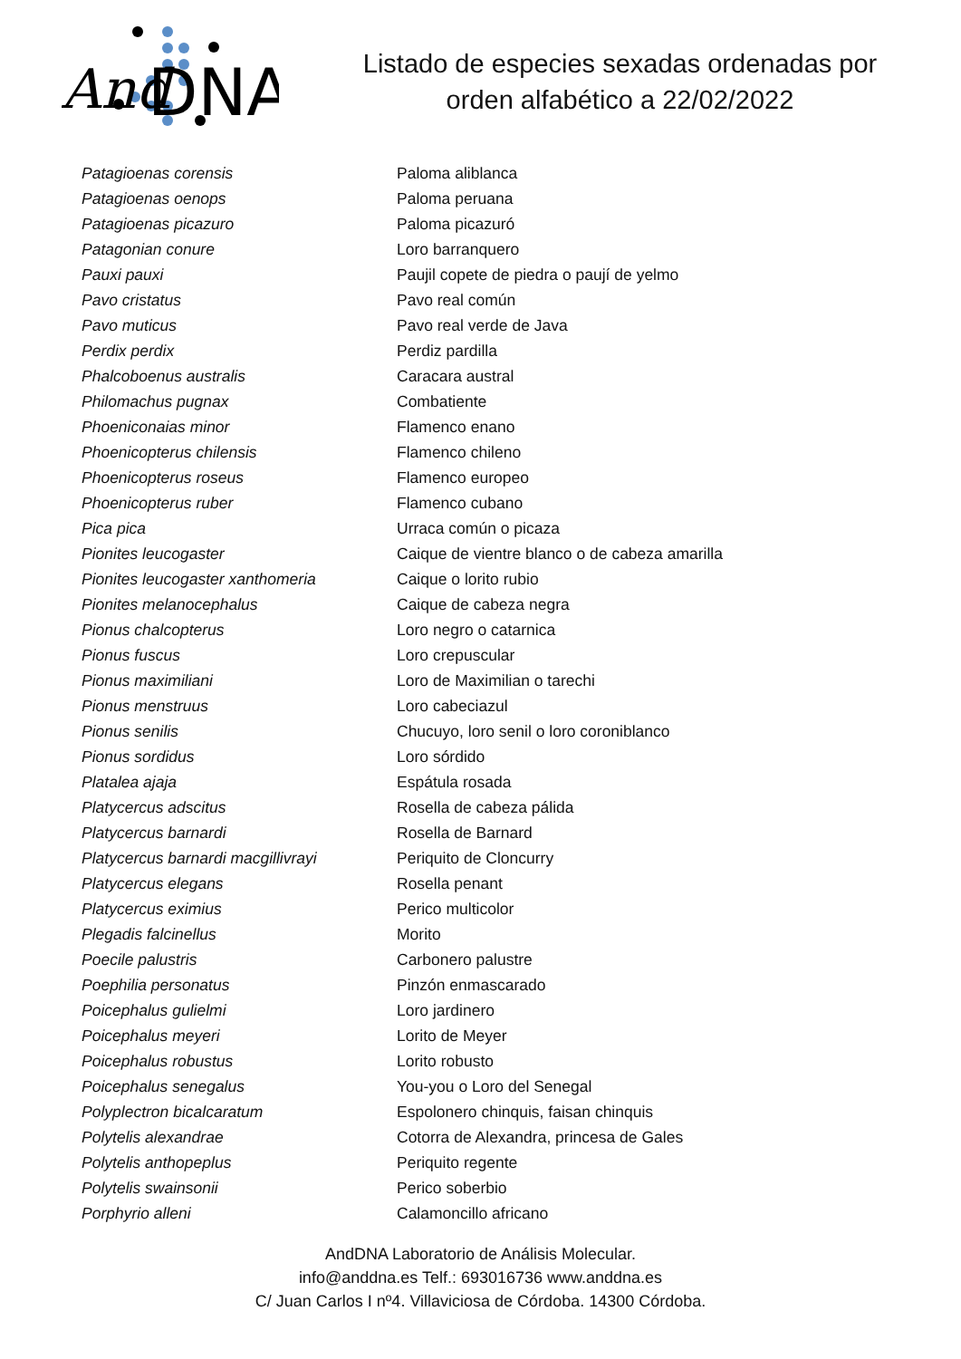And
DNA
Listado de especies sexadas ordenadas por
orden alfabético a 22/02/2022
| Patagioenas corensis | Paloma aliblanca |
| Patagioenas oenops | Paloma peruana |
| Patagioenas picazuro | Paloma picazuró |
| Patagonian conure | Loro barranquero |
| Pauxi pauxi | Paujil copete de piedra o paují de yelmo |
| Pavo cristatus | Pavo real común |
| Pavo muticus | Pavo real verde de Java |
| Perdix perdix | Perdiz pardilla |
| Phalcoboenus australis | Caracara austral |
| Philomachus pugnax | Combatiente |
| Phoeniconaias minor | Flamenco enano |
| Phoenicopterus chilensis | Flamenco chileno |
| Phoenicopterus roseus | Flamenco europeo |
| Phoenicopterus ruber | Flamenco cubano |
| Pica pica | Urraca común o picaza |
| Pionites leucogaster | Caique de vientre blanco o de cabeza amarilla |
| Pionites leucogaster xanthomeria | Caique o lorito rubio |
| Pionites melanocephalus | Caique de cabeza negra |
| Pionus chalcopterus | Loro negro o catarnica |
| Pionus fuscus | Loro crepuscular |
| Pionus maximiliani | Loro de Maximilian o tarechi |
| Pionus menstruus | Loro cabeciazul |
| Pionus senilis | Chucuyo, loro senil o loro coroniblanco |
| Pionus sordidus | Loro sórdido |
| Platalea ajaja | Espátula rosada |
| Platycercus adscitus | Rosella de cabeza pálida |
| Platycercus barnardi | Rosella de Barnard |
| Platycercus barnardi macgillivrayi | Periquito de Cloncurry |
| Platycercus elegans | Rosella penant |
| Platycercus eximius | Perico multicolor |
| Plegadis falcinellus | Morito |
| Poecile palustris | Carbonero palustre |
| Poephilia personatus | Pinzón enmascarado |
| Poicephalus gulielmi | Loro jardinero |
| Poicephalus meyeri | Lorito de Meyer |
| Poicephalus robustus | Lorito robusto |
| Poicephalus senegalus | You-you o Loro del Senegal |
| Polyplectron bicalcaratum | Espolonero chinquis, faisan chinquis |
| Polytelis alexandrae | Cotorra de Alexandra, princesa de Gales |
| Polytelis anthopeplus | Periquito regente |
| Polytelis swainsonii | Perico soberbio |
| Porphyrio alleni | Calamoncillo africano |
AndDNA Laboratorio de Análisis Molecular.
info@anddna.es Telf.: 693016736 www.anddna.es
C/ Juan Carlos I nº4. Villaviciosa de Córdoba. 14300 Córdoba.